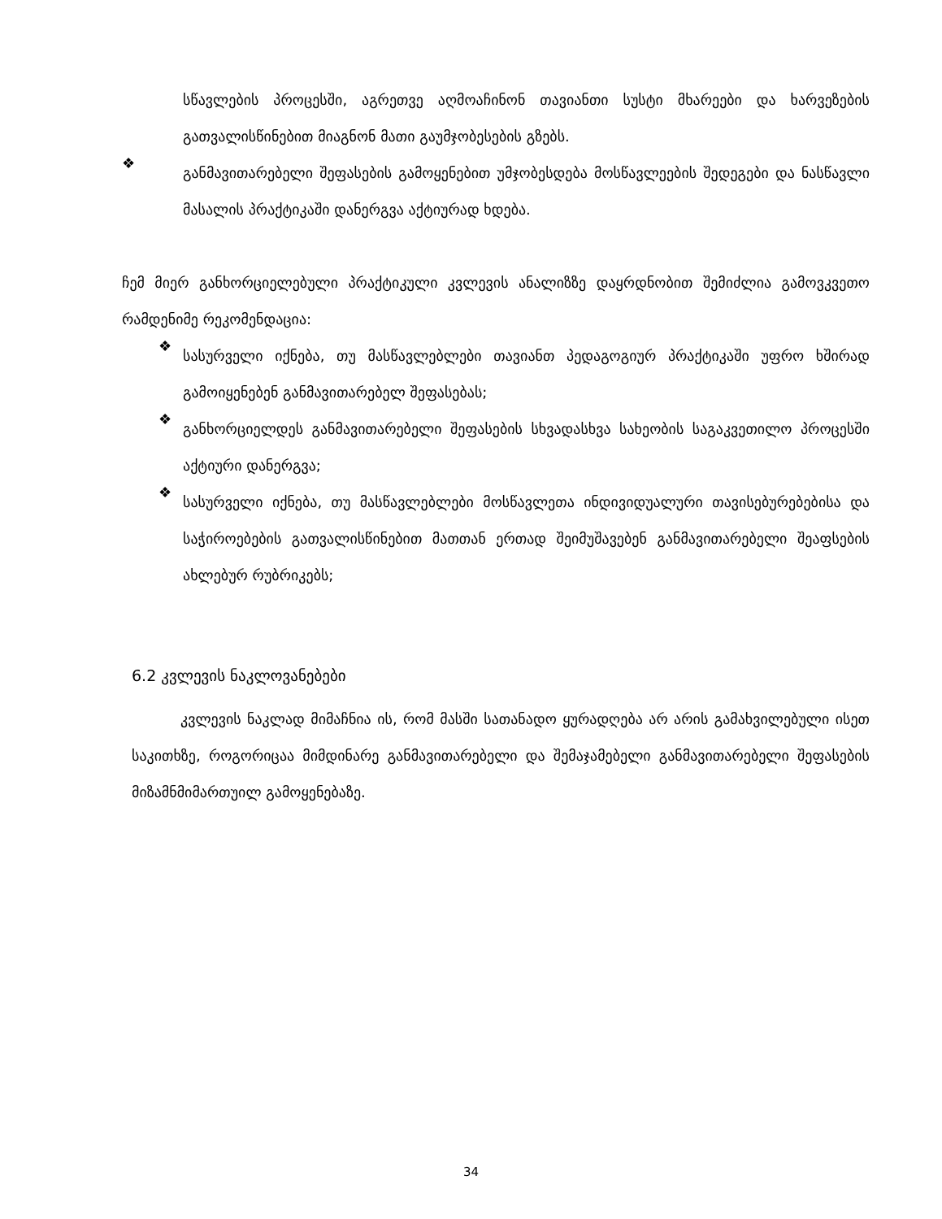სწავლების პროცესში, აგრეთვე აღმოაჩინონ თავიანთი სუსტი მხარეები და ხარვეზების გათვალისწინებით მიაგნონ მათი გაუმჯობესების გზებს.
❖
განმავითარებელი შეფასების გამოყენებით უმჯობესდება მოსწავლეების შედეგები და ნასწავლი მასალის პრაქტიკაში დანერგვა აქტიურად ხდება.
ჩემ მიერ განხორციელებული პრაქტიკული კვლევის ანალიზზე დაყრდნობით შემიძლია გამოვკვეთო რამდენიმე რეკომენდაცია:
❖
სასურველი იქნება, თუ მასწავლებლები თავიანთ პედაგოგიურ პრაქტიკაში უფრო ხშირად გამოიყენებენ განმავითარებელ შეფასებას;
❖
განხორციელდეს განმავითარებელი შეფასების სხვადასხვა სახეობის საგაკვეთილო პროცესში აქტიური დანერგვა;
❖
სასურველი იქნება, თუ მასწავლებლები მოსწავლეთა ინდივიდუალური თავისებურებებისა და საჭიროებების გათვალისწინებით მათთან ერთად შეიმუშავებენ განმავითარებელი შეაფსების ახლებურ რუბრიკებს;
6.2 კვლევის ნაკლოვანებები
კვლევის ნაკლად მიმაჩნია ის, რომ მასში სათანადო ყურადღება არ არის გამახვილებული ისეთ საკითხზე, როგორიცაა მიმდინარე განმავითარებელი და შემაჯამებელი განმავითარებელი შეფასების მიზამნმიმართუილ გამოყენებაზე.
34